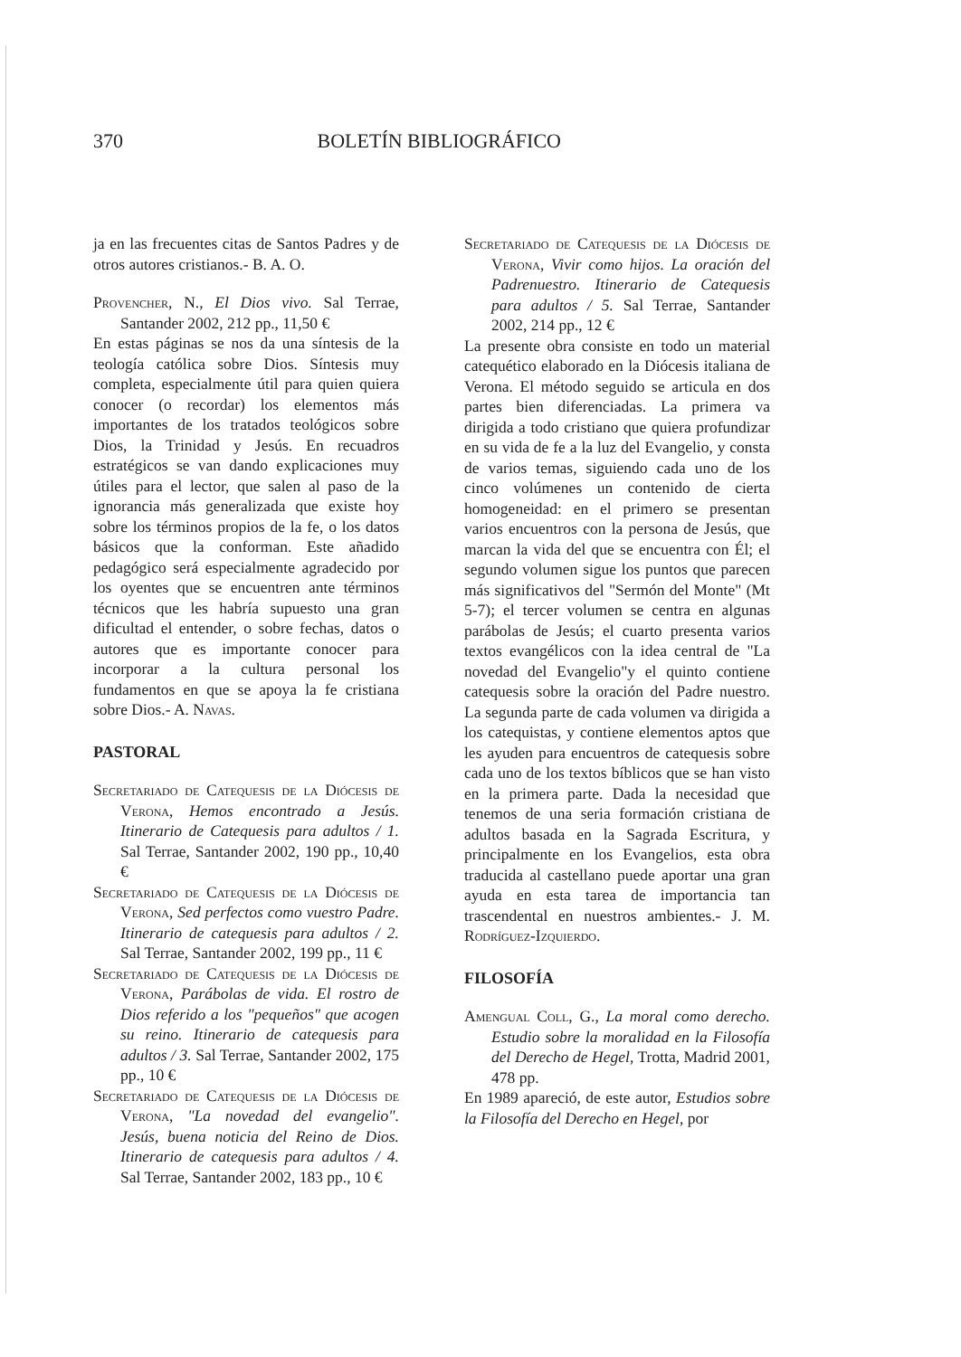370 BOLETÍN BIBLIOGRÁFICO
ja en las frecuentes citas de Santos Padres y de otros autores cristianos.- B. A. O.
Provencher, N., El Dios vivo. Sal Terrae, Santander 2002, 212 pp., 11,50 €
En estas páginas se nos da una síntesis de la teología católica sobre Dios. Síntesis muy completa, especialmente útil para quien quiera conocer (o recordar) los elementos más importantes de los tratados teológicos sobre Dios, la Trinidad y Jesús. En recuadros estratégicos se van dando explicaciones muy útiles para el lector, que salen al paso de la ignorancia más generalizada que existe hoy sobre los términos propios de la fe, o los datos básicos que la conforman. Este añadido pedagógico será especialmente agradecido por los oyentes que se encuentren ante términos técnicos que les habría supuesto una gran dificultad el entender, o sobre fechas, datos o autores que es importante conocer para incorporar a la cultura personal los fundamentos en que se apoya la fe cristiana sobre Dios.- A. Navas.
PASTORAL
Secretariado de Catequesis de la Diócesis de Verona, Hemos encontrado a Jesús. Itinerario de Catequesis para adultos / 1. Sal Terrae, Santander 2002, 190 pp., 10,40 €
Secretariado de Catequesis de la Diócesis de Verona, Sed perfectos como vuestro Padre. Itinerario de catequesis para adultos / 2. Sal Terrae, Santander 2002, 199 pp., 11 €
Secretariado de Catequesis de la Diócesis de Verona, Parábolas de vida. El rostro de Dios referido a los "pequeños" que acogen su reino. Itinerario de catequesis para adultos / 3. Sal Terrae, Santander 2002, 175 pp., 10 €
Secretariado de Catequesis de la Diócesis de Verona, "La novedad del evangelio". Jesús, buena noticia del Reino de Dios. Itinerario de catequesis para adultos / 4. Sal Terrae, Santander 2002, 183 pp., 10 €
Secretariado de Catequesis de la Diócesis de Verona, Vivir como hijos. La oración del Padrenuestro. Itinerario de Catequesis para adultos / 5. Sal Terrae, Santander 2002, 214 pp., 12 €
La presente obra consiste en todo un material catequético elaborado en la Diócesis italiana de Verona. El método seguido se articula en dos partes bien diferenciadas. La primera va dirigida a todo cristiano que quiera profundizar en su vida de fe a la luz del Evangelio, y consta de varios temas, siguiendo cada uno de los cinco volúmenes un contenido de cierta homogeneidad: en el primero se presentan varios encuentros con la persona de Jesús, que marcan la vida del que se encuentra con Él; el segundo volumen sigue los puntos que parecen más significativos del "Sermón del Monte" (Mt 5-7); el tercer volumen se centra en algunas parábolas de Jesús; el cuarto presenta varios textos evangélicos con la idea central de "La novedad del Evangelio"y el quinto contiene catequesis sobre la oración del Padre nuestro. La segunda parte de cada volumen va dirigida a los catequistas, y contiene elementos aptos que les ayuden para encuentros de catequesis sobre cada uno de los textos bíblicos que se han visto en la primera parte. Dada la necesidad que tenemos de una seria formación cristiana de adultos basada en la Sagrada Escritura, y principalmente en los Evangelios, esta obra traducida al castellano puede aportar una gran ayuda en esta tarea de importancia tan trascendental en nuestros ambientes.- J. M. Rodríguez-Izquierdo.
FILOSOFÍA
Amengual Coll, G., La moral como derecho. Estudio sobre la moralidad en la Filosofía del Derecho de Hegel, Trotta, Madrid 2001, 478 pp.
En 1989 apareció, de este autor, Estudios sobre la Filosofía del Derecho en Hegel, por